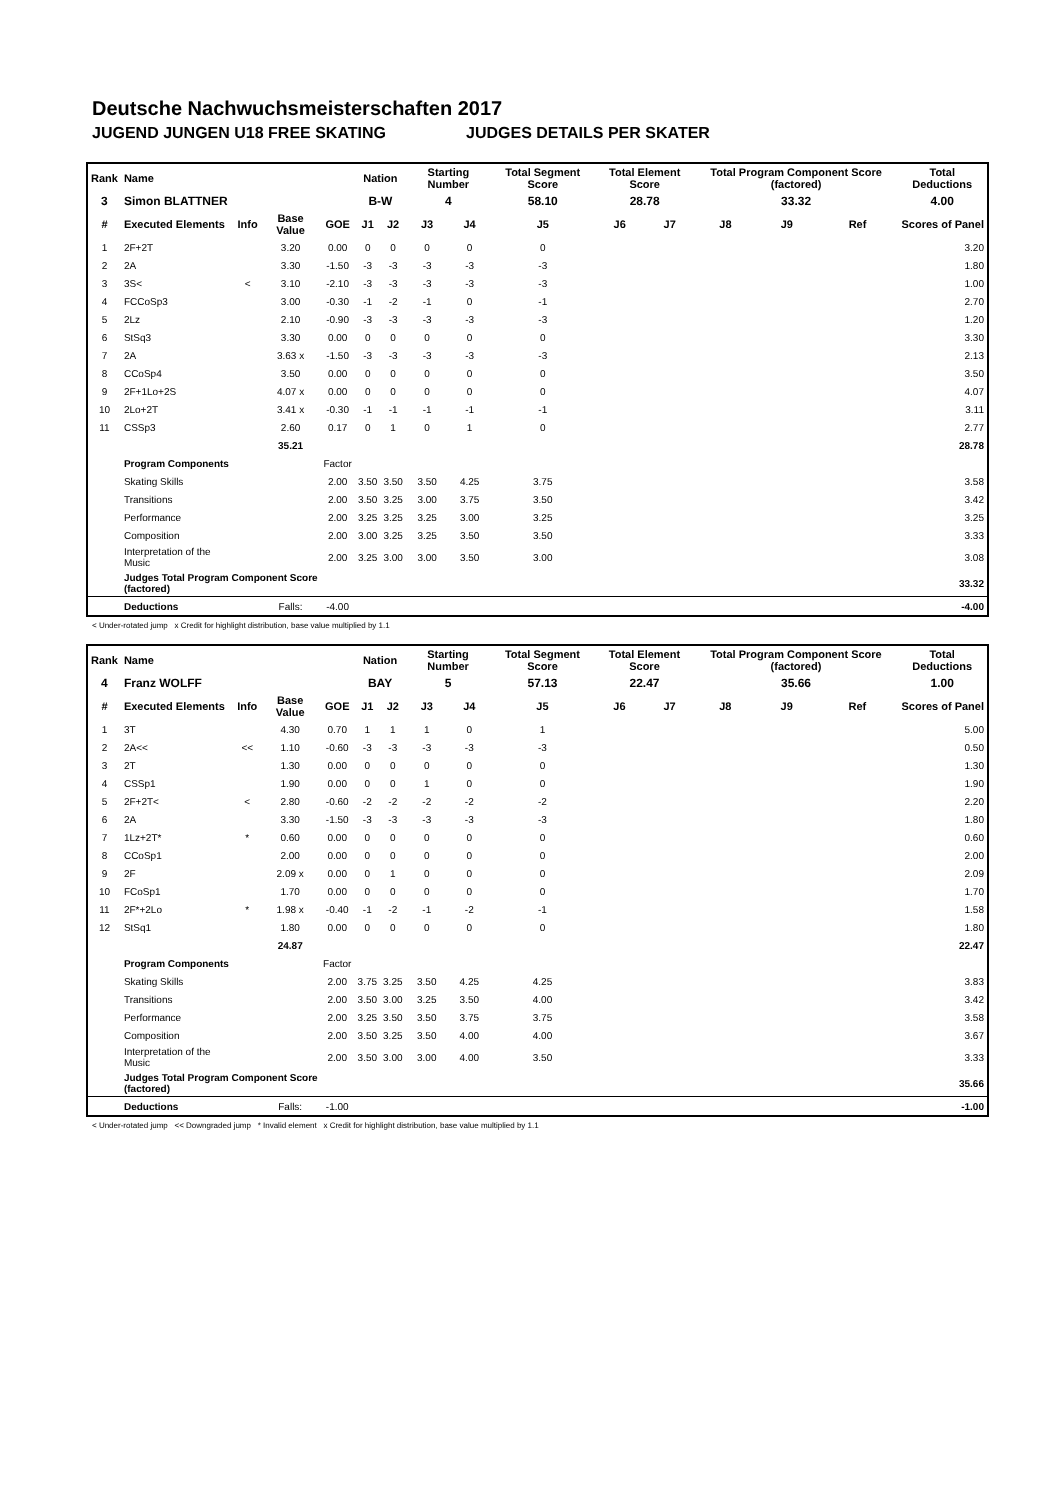Deutsche Nachwuchsmeisterschaften 2017
JUGEND JUNGEN U18 FREE SKATING JUDGES DETAILS PER SKATER
| Rank | Name | | | | Nation | | Starting Number | | Total Segment Score | Total Element Score | | Total Program Component Score (factored) | | | Total Deductions |
| --- | --- | --- | --- | --- | --- | --- | --- | --- | --- | --- | --- | --- | --- | --- | --- |
| 3 | Simon BLATTNER | | | | B-W | | 4 | | 58.10 | 28.78 | | 33.32 | | | 4.00 |
| # | Executed Elements | Info | Base Value | GOE | J1 | J2 | J3 | J4 | J5 | J6 | J7 | J8 | J9 | Ref | Scores of Panel |
| 1 | 2F+2T | | 3.20 | 0.00 | 0 | 0 | 0 | 0 | 0 | | | | | | 3.20 |
| 2 | 2A | | 3.30 | -1.50 | -3 | -3 | -3 | -3 | -3 | | | | | | 1.80 |
| 3 | 3S< | < | 3.10 | -2.10 | -3 | -3 | -3 | -3 | -3 | | | | | | 1.00 |
| 4 | FCCoSp3 | | 3.00 | -0.30 | -1 | -2 | -1 | 0 | -1 | | | | | | 2.70 |
| 5 | 2Lz | | 2.10 | -0.90 | -3 | -3 | -3 | -3 | -3 | | | | | | 1.20 |
| 6 | StSq3 | | 3.30 | 0.00 | 0 | 0 | 0 | 0 | 0 | | | | | | 3.30 |
| 7 | 2A | | 3.63 x | -1.50 | -3 | -3 | -3 | -3 | -3 | | | | | | 2.13 |
| 8 | CCoSp4 | | 3.50 | 0.00 | 0 | 0 | 0 | 0 | 0 | | | | | | 3.50 |
| 9 | 2F+1Lo+2S | | 4.07 x | 0.00 | 0 | 0 | 0 | 0 | 0 | | | | | | 4.07 |
| 10 | 2Lo+2T | | 3.41 x | -0.30 | -1 | -1 | -1 | -1 | -1 | | | | | | 3.11 |
| 11 | CSSp3 | | 2.60 | 0.17 | 0 | 1 | 0 | 1 | 0 | | | | | | 2.77 |
| | | | 35.21 | | | | | | | | | | | | 28.78 |
| | Program Components | | | Factor | | | | | | | | | | | |
| | Skating Skills | | | 2.00 | 3.50 | 3.50 | 3.50 | 4.25 | 3.75 | | | | | | 3.58 |
| | Transitions | | | 2.00 | 3.50 | 3.25 | 3.00 | 3.75 | 3.50 | | | | | | 3.42 |
| | Performance | | | 2.00 | 3.25 | 3.25 | 3.25 | 3.00 | 3.25 | | | | | | 3.25 |
| | Composition | | | 2.00 | 3.00 | 3.25 | 3.25 | 3.50 | 3.50 | | | | | | 3.33 |
| | Interpretation of the Music | | | 2.00 | 3.25 | 3.00 | 3.00 | 3.50 | 3.00 | | | | | | 3.08 |
| | Judges Total Program Component Score (factored) | | | | | | | | | | | | | | 33.32 |
| | Deductions | | Falls: | -4.00 | | | | | | | | | | | -4.00 |
< Under-rotated jump x Credit for highlight distribution, base value multiplied by 1.1
| Rank | Name | | | | Nation | | Starting Number | | Total Segment Score | Total Element Score | | Total Program Component Score (factored) | | | Total Deductions |
| --- | --- | --- | --- | --- | --- | --- | --- | --- | --- | --- | --- | --- | --- | --- | --- |
| 4 | Franz WOLFF | | | | BAY | | 5 | | 57.13 | 22.47 | | 35.66 | | | 1.00 |
| # | Executed Elements | Info | Base Value | GOE | J1 | J2 | J3 | J4 | J5 | J6 | J7 | J8 | J9 | Ref | Scores of Panel |
| 1 | 3T | | 4.30 | 0.70 | 1 | 1 | 1 | 0 | 1 | | | | | | 5.00 |
| 2 | 2A<< | << | 1.10 | -0.60 | -3 | -3 | -3 | -3 | -3 | | | | | | 0.50 |
| 3 | 2T | | 1.30 | 0.00 | 0 | 0 | 0 | 0 | 0 | | | | | | 1.30 |
| 4 | CSSp1 | | 1.90 | 0.00 | 0 | 0 | 1 | 0 | 0 | | | | | | 1.90 |
| 5 | 2F+2T< | < | 2.80 | -0.60 | -2 | -2 | -2 | -2 | -2 | | | | | | 2.20 |
| 6 | 2A | | 3.30 | -1.50 | -3 | -3 | -3 | -3 | -3 | | | | | | 1.80 |
| 7 | 1Lz+2T* | * | 0.60 | 0.00 | 0 | 0 | 0 | 0 | 0 | | | | | | 0.60 |
| 8 | CCoSp1 | | 2.00 | 0.00 | 0 | 0 | 0 | 0 | 0 | | | | | | 2.00 |
| 9 | 2F | | 2.09 x | 0.00 | 0 | 1 | 0 | 0 | 0 | | | | | | 2.09 |
| 10 | FCoSp1 | | 1.70 | 0.00 | 0 | 0 | 0 | 0 | 0 | | | | | | 1.70 |
| 11 | 2F*+2Lo | * | 1.98 x | -0.40 | -1 | -2 | -1 | -2 | -1 | | | | | | 1.58 |
| 12 | StSq1 | | 1.80 | 0.00 | 0 | 0 | 0 | 0 | 0 | | | | | | 1.80 |
| | | | 24.87 | | | | | | | | | | | | 22.47 |
| | Program Components | | | Factor | | | | | | | | | | | |
| | Skating Skills | | | 2.00 | 3.75 | 3.25 | 3.50 | 4.25 | 4.25 | | | | | | 3.83 |
| | Transitions | | | 2.00 | 3.50 | 3.00 | 3.25 | 3.50 | 4.00 | | | | | | 3.42 |
| | Performance | | | 2.00 | 3.25 | 3.50 | 3.50 | 3.75 | 3.75 | | | | | | 3.58 |
| | Composition | | | 2.00 | 3.50 | 3.25 | 3.50 | 4.00 | 4.00 | | | | | | 3.67 |
| | Interpretation of the Music | | | 2.00 | 3.50 | 3.00 | 3.00 | 4.00 | 3.50 | | | | | | 3.33 |
| | Judges Total Program Component Score (factored) | | | | | | | | | | | | | | 35.66 |
| | Deductions | | Falls: | -1.00 | | | | | | | | | | | -1.00 |
< Under-rotated jump << Downgraded jump * Invalid element x Credit for highlight distribution, base value multiplied by 1.1